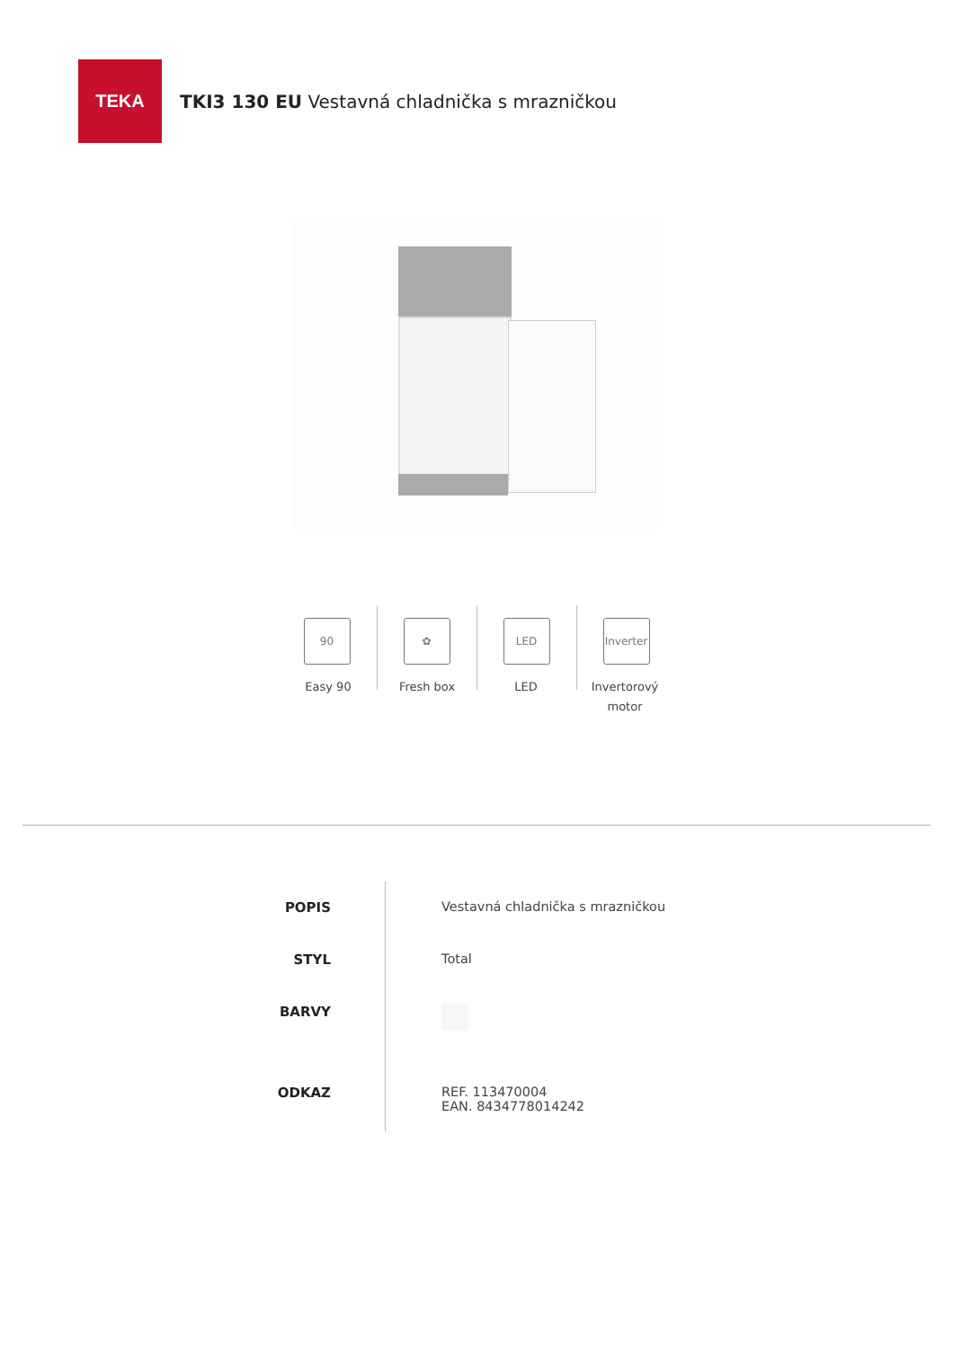TEKA
TKI3 130 EU Vestavná chladnička s mrazničkou
90 ✿ LED Inverter
Easy 90 Fresh box LED Invertorový motor
| POPIS | Vestavná chladnička s mrazničkou |
| STYL | Total |
| BARVY | |
| ODKAZ | REF. 113470004 EAN. 8434778014242 |